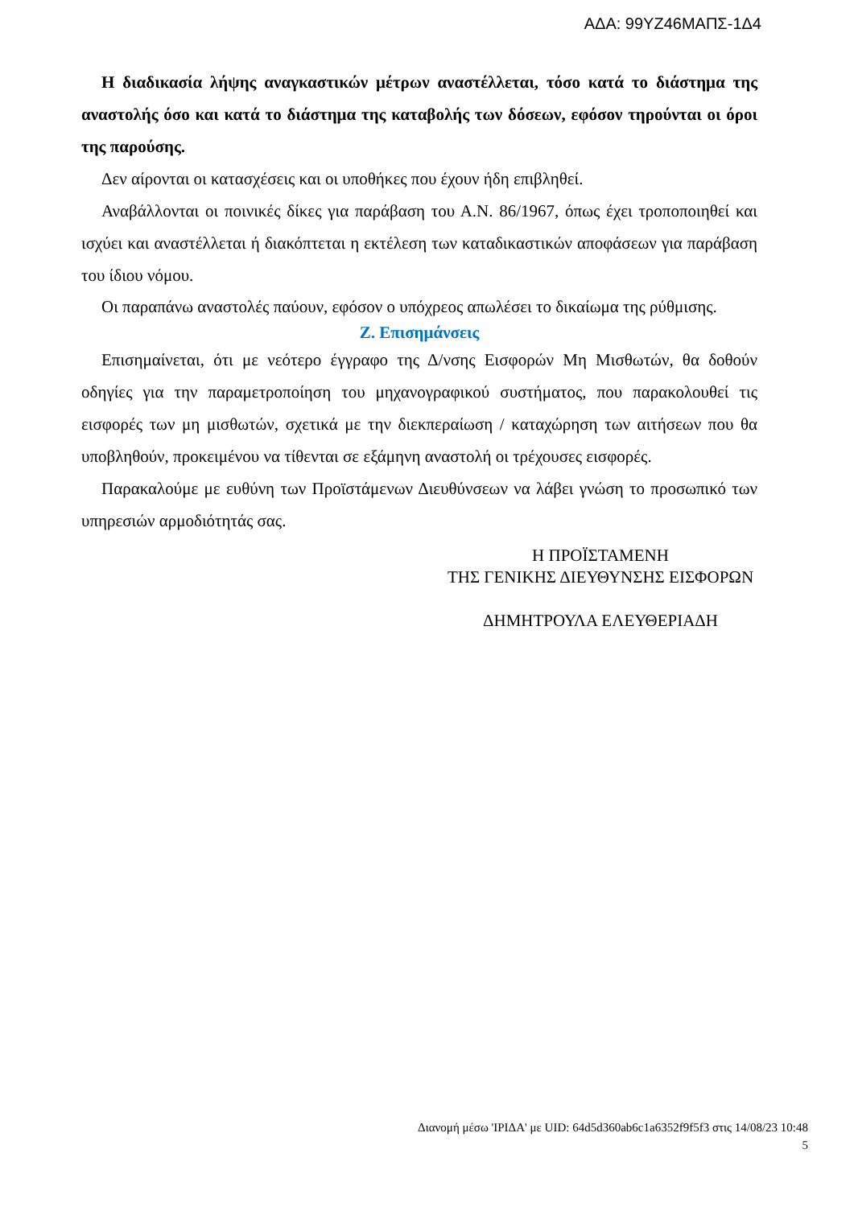ΑΔΑ: 99ΥΖ46ΜΑΠΣ-1Δ4
Η διαδικασία λήψης αναγκαστικών μέτρων αναστέλλεται, τόσο κατά το διάστημα της αναστολής όσο και κατά το διάστημα της καταβολής των δόσεων, εφόσον τηρούνται οι όροι της παρούσης.
Δεν αίρονται οι κατασχέσεις και οι υποθήκες που έχουν ήδη επιβληθεί.
Αναβάλλονται οι ποινικές δίκες για παράβαση του Α.Ν. 86/1967, όπως έχει τροποποιηθεί και ισχύει και αναστέλλεται ή διακόπτεται η εκτέλεση των καταδικαστικών αποφάσεων για παράβαση του ίδιου νόμου.
Οι παραπάνω αναστολές παύουν, εφόσον ο υπόχρεος απωλέσει το δικαίωμα της ρύθμισης.
Ζ. Επισημάνσεις
Επισημαίνεται, ότι με νεότερο έγγραφο της Δ/νσης Εισφορών Μη Μισθωτών, θα δοθούν οδηγίες για την παραμετροποίηση του μηχανογραφικού συστήματος, που παρακολουθεί τις εισφορές των μη μισθωτών, σχετικά με την διεκπεραίωση / καταχώρηση των αιτήσεων που θα υποβληθούν, προκειμένου να τίθενται σε εξάμηνη αναστολή οι τρέχουσες εισφορές.
Παρακαλούμε με ευθύνη των Προϊστάμενων Διευθύνσεων να λάβει γνώση το προσωπικό των υπηρεσιών αρμοδιότητάς σας.
Η ΠΡΟΪΣΤΑΜΕΝΗ
ΤΗΣ ΓΕΝΙΚΗΣ ΔΙΕΥΘΥΝΣΗΣ ΕΙΣΦΟΡΩΝ
ΔΗΜΗΤΡΟΥΛΑ ΕΛΕΥΘΕΡΙΑΔΗ
Διανομή μέσω 'ΙΡΙΔΑ' με UID: 64d5d360ab6c1a6352f9f5f3 στις 14/08/23 10:48
5